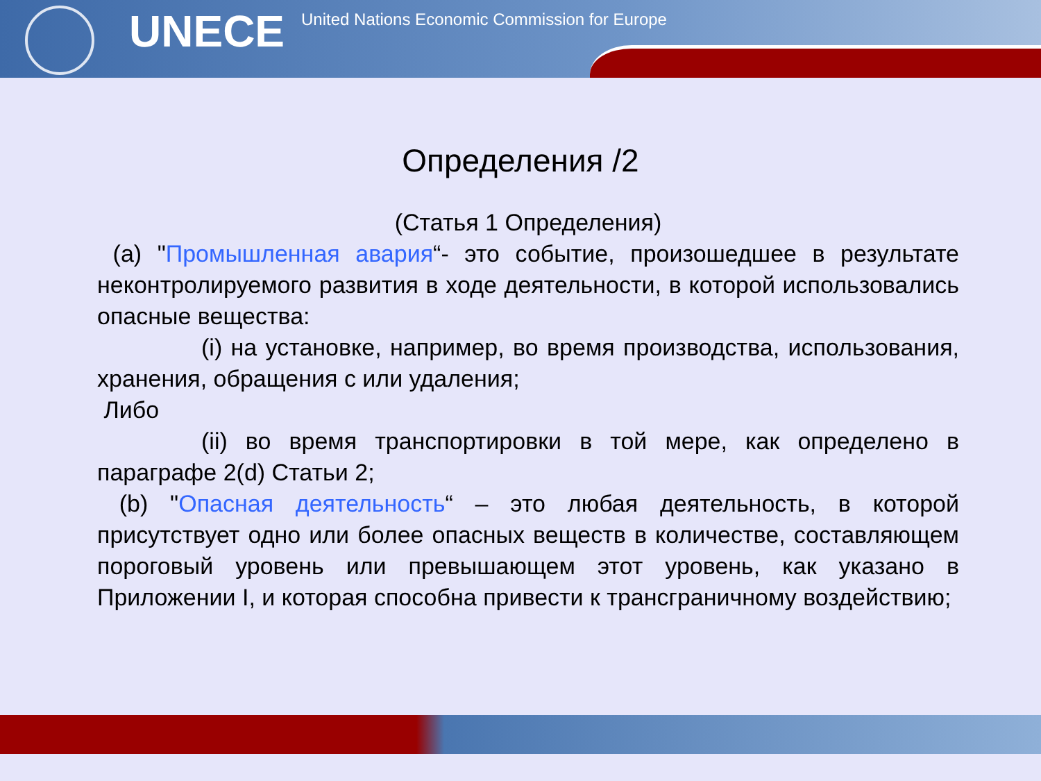UNECE
United Nations Economic Commission for Europe
Определения /2
(Статья 1 Определения)
(a) "Промышленная авария“- это событие, произошедшее в результате неконтролируемого развития в ходе деятельности, в которой использовались опасные вещества:
(i) на установке, например, во время производства, использования, хранения, обращения с или удаления;
Либо
(ii) во время транспортировки в той мере, как определено в параграфе 2(d) Статьи 2;
(b) "Опасная деятельность“ – это любая деятельность, в которой присутствует одно или более опасных веществ в количестве, составляющем пороговый уровень или превышающем этот уровень, как указано в Приложении I, и которая способна привести к трансграничному воздействию;